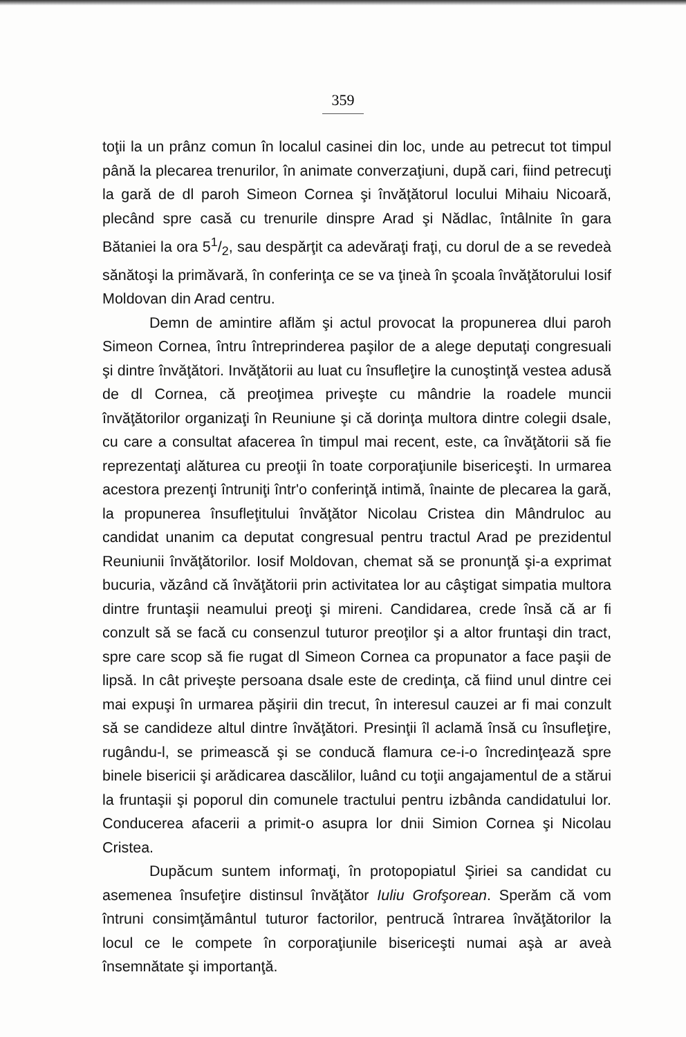359
toţii la un prânz comun în localul casinei din loc, unde au petrecut tot timpul până la plecarea trenurilor, în animate converzaţiuni, după cari, fiind petrecuţi la gară de dl paroh Simeon Cornea şi învăţătorul locului Mihaiu Nicoară, plecând spre casă cu trenurile dinspre Arad şi Nădlac, întâlnite în gara Bătaniei la ora 51/2, sau despărţit ca adevăraţi fraţi, cu dorul de a se revedeà sănătoşi la primăvară, în conferinţa ce se va ţineà în şcoala învăţătorului Iosif Moldovan din Arad centru.
Demn de amintire aflăm şi actul provocat la propunerea dlui paroh Simeon Cornea, întru întreprinderea paşilor de a alege deputaţi congresuali şi dintre învăţători. Invăţătorii au luat cu însufleţire la cunoştinţă vestea adusă de dl Cornea, că preoţimea priveşte cu mândrie la roadele muncii învăţătorilor organizaţi în Reuniune şi că dorinţa multora dintre colegii dsale, cu care a consultat afacerea în timpul mai recent, este, ca învăţătorii să fie reprezentaţi alăturea cu preoţii în toate corporaţiunile bisericeşti. In urmarea acestora prezenţi întruniţi într'o conferinţă intimă, înainte de plecarea la gară, la propunerea însufleţitului învăţător Nicolau Cristea din Mândruloc au candidat unanim ca deputat congresual pentru tractul Arad pe prezidentul Reuniunii învăţătorilor. Iosif Moldovan, chemat să se pronunţă şi-a exprimat bucuria, văzând că învăţătorii prin activitatea lor au câştigat simpatia multora dintre fruntaşii neamului preoţi şi mireni. Candidarea, crede însă că ar fi conzult să se facă cu consenzul tuturor preoţilor şi a altor fruntaşi din tract, spre care scop să fie rugat dl Simeon Cornea ca propunator a face paşii de lipsă. In cât priveşte persoana dsale este de credinţa, că fiind unul dintre cei mai expuşi în urmarea păşirii din trecut, în interesul cauzei ar fi mai conzult să se candideze altul dintre învăţători. Presinţii îl aclamă însă cu însufleţire, rugându-l, se primească şi se conducă flamura ce-i-o încredinţează spre binele bisericii şi arădicarea dascălilor, luând cu toţii angajamentul de a stărui la fruntaşii şi poporul din comunele tractului pentru izbânda candidatului lor. Conducerea afacerii a primit-o asupra lor dnii Simion Cornea şi Nicolau Cristea.
Dupăcum suntem informaţi, în protopopiatul Şiriei sa candidat cu asemenea însufeţire distinsul învăţător Iuliu Grofşorean. Sperăm că vom întruni consimţământul tuturor factorilor, pentrucă întrarea învăţătorilor la locul ce le compete în corporaţiunile bisericeşti numai aşà ar aveà însemnătate şi importanţă.